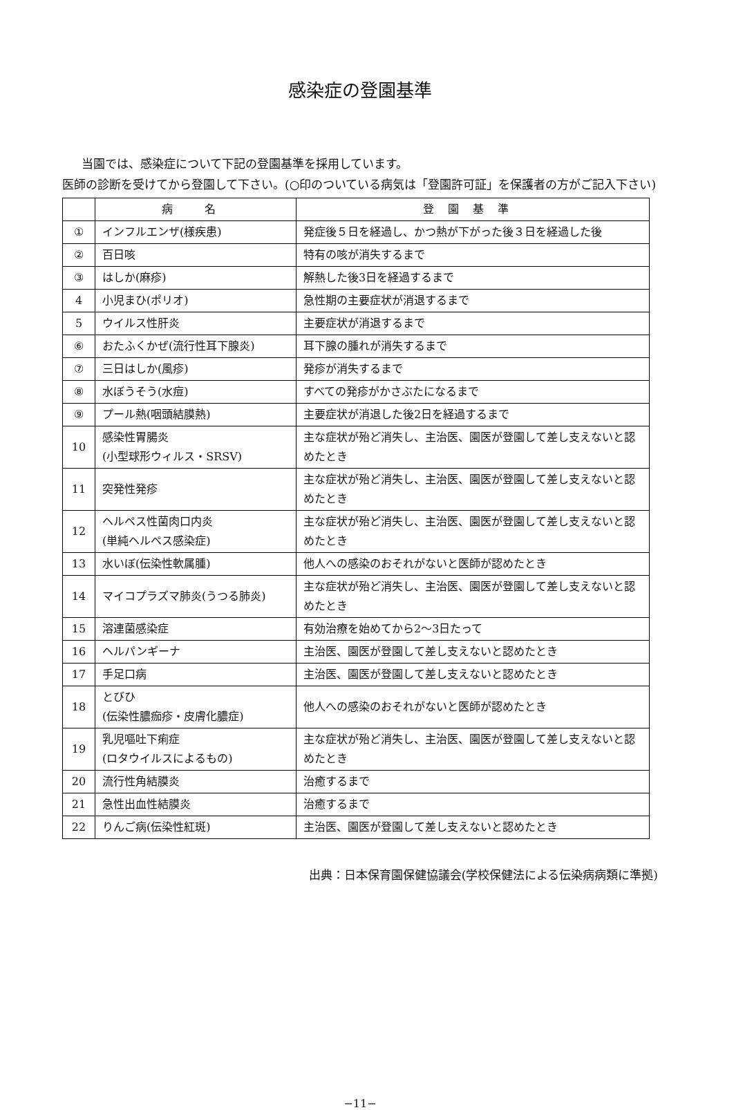感染症の登園基準
当園では、感染症について下記の登園基準を採用しています。
医師の診断を受けてから登園して下さい。(○印のついている病気は「登園許可証」を保護者の方がご記入下さい)
| | 病 名 | 登園基準 |
| --- | --- | --- |
| ① | インフルエンザ(様疾患) | 発症後５日を経過し、かつ熱が下がった後３日を経過した後 |
| ② | 百日咳 | 特有の咳が消失するまで |
| ③ | はしか(麻疹) | 解熱した後3日を経過するまで |
| 4 | 小児まひ(ポリオ) | 急性期の主要症状が消退するまで |
| 5 | ウイルス性肝炎 | 主要症状が消退するまで |
| ⑥ | おたふくかぜ(流行性耳下腺炎) | 耳下腺の腫れが消失するまで |
| ⑦ | 三日はしか(風疹) | 発疹が消失するまで |
| ⑧ | 水ぼうそう(水痘) | すべての発疹がかさぶたになるまで |
| ⑨ | プール熱(咽頭結膜熱) | 主要症状が消退した後2日を経過するまで |
| 10 | 感染性胃腸炎 (小型球形ウィルス・SRSV) | 主な症状が殆ど消失し、主治医、園医が登園して差し支えないと認めたとき |
| 11 | 突発性発疹 | 主な症状が殆ど消失し、主治医、園医が登園して差し支えないと認めたとき |
| 12 | ヘルペス性菌肉口内炎 (単純ヘルペス感染症) | 主な症状が殆ど消失し、主治医、園医が登園して差し支えないと認めたとき |
| 13 | 水いぼ(伝染性軟属腫) | 他人への感染のおそれがないと医師が認めたとき |
| 14 | マイコプラズマ肺炎(うつる肺炎) | 主な症状が殆ど消失し、主治医、園医が登園して差し支えないと認めたとき |
| 15 | 溶連菌感染症 | 有効治療を始めてから2～3日たって |
| 16 | ヘルパンギーナ | 主治医、園医が登園して差し支えないと認めたとき |
| 17 | 手足口病 | 主治医、園医が登園して差し支えないと認めたとき |
| 18 | とびひ (伝染性膿痂疹・皮膚化膿症) | 他人への感染のおそれがないと医師が認めたとき |
| 19 | 乳児嘔吐下痢症 (ロタウイルスによるもの) | 主な症状が殆ど消失し、主治医、園医が登園して差し支えないと認めたとき |
| 20 | 流行性角結膜炎 | 治癒するまで |
| 21 | 急性出血性結膜炎 | 治癒するまで |
| 22 | りんご病(伝染性紅斑) | 主治医、園医が登園して差し支えないと認めたとき |
出典：日本保育園保健協議会(学校保健法による伝染病病類に準拠)
−11−